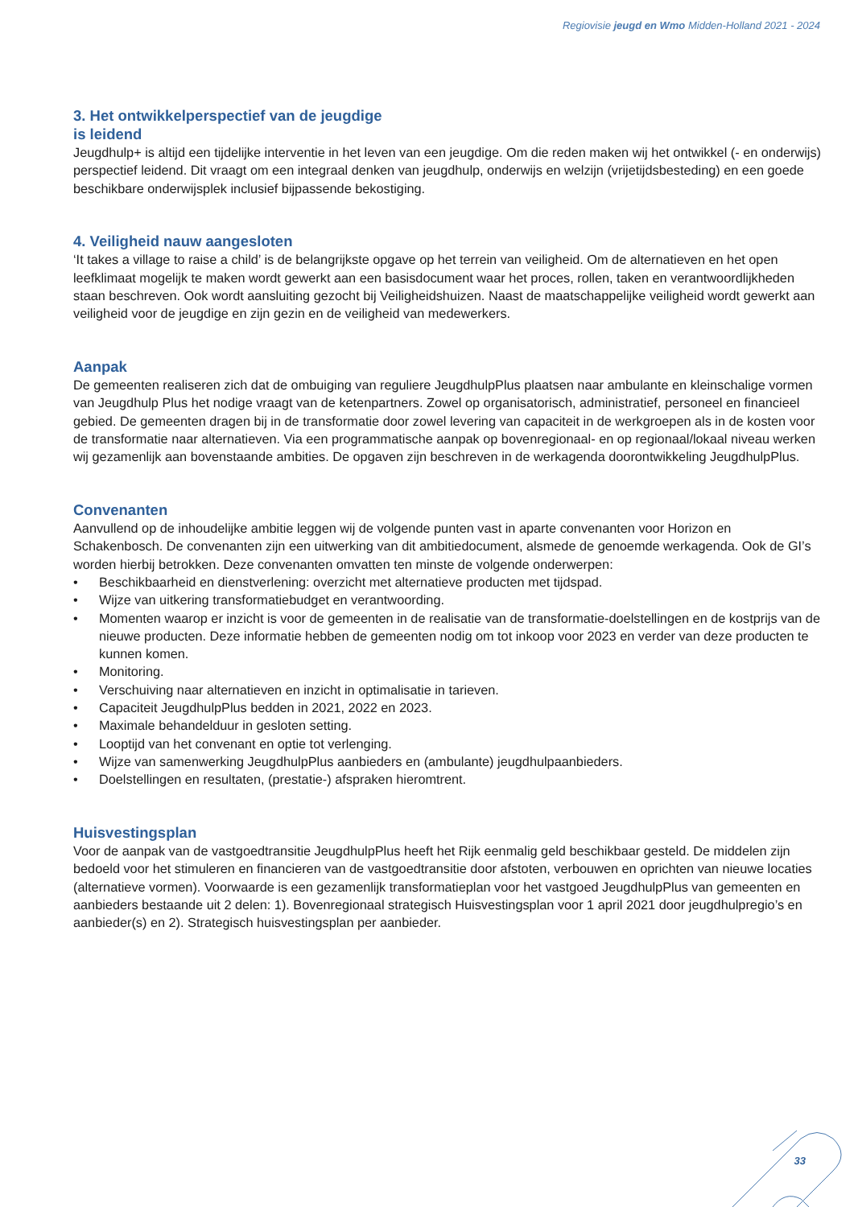Regiovisie jeugd en Wmo Midden-Holland 2021 - 2024
3. Het ontwikkelperspectief van de jeugdige
is leidend
Jeugdhulp+ is altijd een tijdelijke interventie in het leven van een jeugdige. Om die reden maken wij het ontwikkel (- en onderwijs) perspectief leidend. Dit vraagt om een integraal denken van jeugdhulp, onderwijs en welzijn (vrijetijdsbesteding) en een goede beschikbare onderwijsplek inclusief bijpassende bekostiging.
4. Veiligheid nauw aangesloten
‘It takes a village to raise a child’ is de belangrijkste opgave op het terrein van veiligheid. Om de alternatieven en het open leefklimaat mogelijk te maken wordt gewerkt aan een basisdocument waar het proces, rollen, taken en verantwoordlijkheden staan beschreven. Ook wordt aansluiting gezocht bij Veiligheidshuizen. Naast de maatschappelijke veiligheid wordt gewerkt aan veiligheid voor de jeugdige en zijn gezin en de veiligheid van medewerkers.
Aanpak
De gemeenten realiseren zich dat de ombuiging van reguliere JeugdhulpPlus plaatsen naar ambulante en kleinschalige vormen van Jeugdhulp Plus het nodige vraagt van de ketenpartners. Zowel op organisatorisch, administratief, personeel en financieel gebied. De gemeenten dragen bij in de transformatie door zowel levering van capaciteit in de werkgroepen als in de kosten voor de transformatie naar alternatieven. Via een programmatische aanpak op bovenregionaal- en op regionaal/lokaal niveau werken wij gezamenlijk aan bovenstaande ambities. De opgaven zijn beschreven in de werkagenda doorontwikkeling JeugdhulpPlus.
Convenanten
Aanvullend op de inhoudelijke ambitie leggen wij de volgende punten vast in aparte convenanten voor Horizon en Schakenbosch. De convenanten zijn een uitwerking van dit ambitiedocument, alsmede de genoemde werkagenda. Ook de GI’s worden hierbij betrokken. Deze convenanten omvatten ten minste de volgende onderwerpen:
• Beschikbaarheid en dienstverlening: overzicht met alternatieve producten met tijdspad.
• Wijze van uitkering transformatiebudget en verantwoording.
• Momenten waarop er inzicht is voor de gemeenten in de realisatie van de transformatie-doelstellingen en de kostprijs van de nieuwe producten. Deze informatie hebben de gemeenten nodig om tot inkoop voor 2023 en verder van deze producten te kunnen komen.
• Monitoring.
• Verschuiving naar alternatieven en inzicht in optimalisatie in tarieven.
• Capaciteit JeugdhulpPlus bedden in 2021, 2022 en 2023.
• Maximale behandelduur in gesloten setting.
• Looptijd van het convenant en optie tot verlenging.
• Wijze van samenwerking JeugdhulpPlus aanbieders en (ambulante) jeugdhulpaanbieders.
• Doelstellingen en resultaten, (prestatie-) afspraken hieromtrent.
Huisvestingsplan
Voor de aanpak van de vastgoedtransitie JeugdhulpPlus heeft het Rijk eenmalig geld beschikbaar gesteld. De middelen zijn bedoeld voor het stimuleren en financieren van de vastgoedtransitie door afstoten, verbouwen en oprichten van nieuwe locaties (alternatieve vormen). Voorwaarde is een gezamenlijk transformatieplan voor het vastgoed JeugdhulpPlus van gemeenten en aanbieders bestaande uit 2 delen: 1). Bovenregionaal strategisch Huisvestingsplan voor 1 april 2021 door jeugdhulpregio’s en aanbieder(s) en 2). Strategisch huisvestingsplan per aanbieder.
33